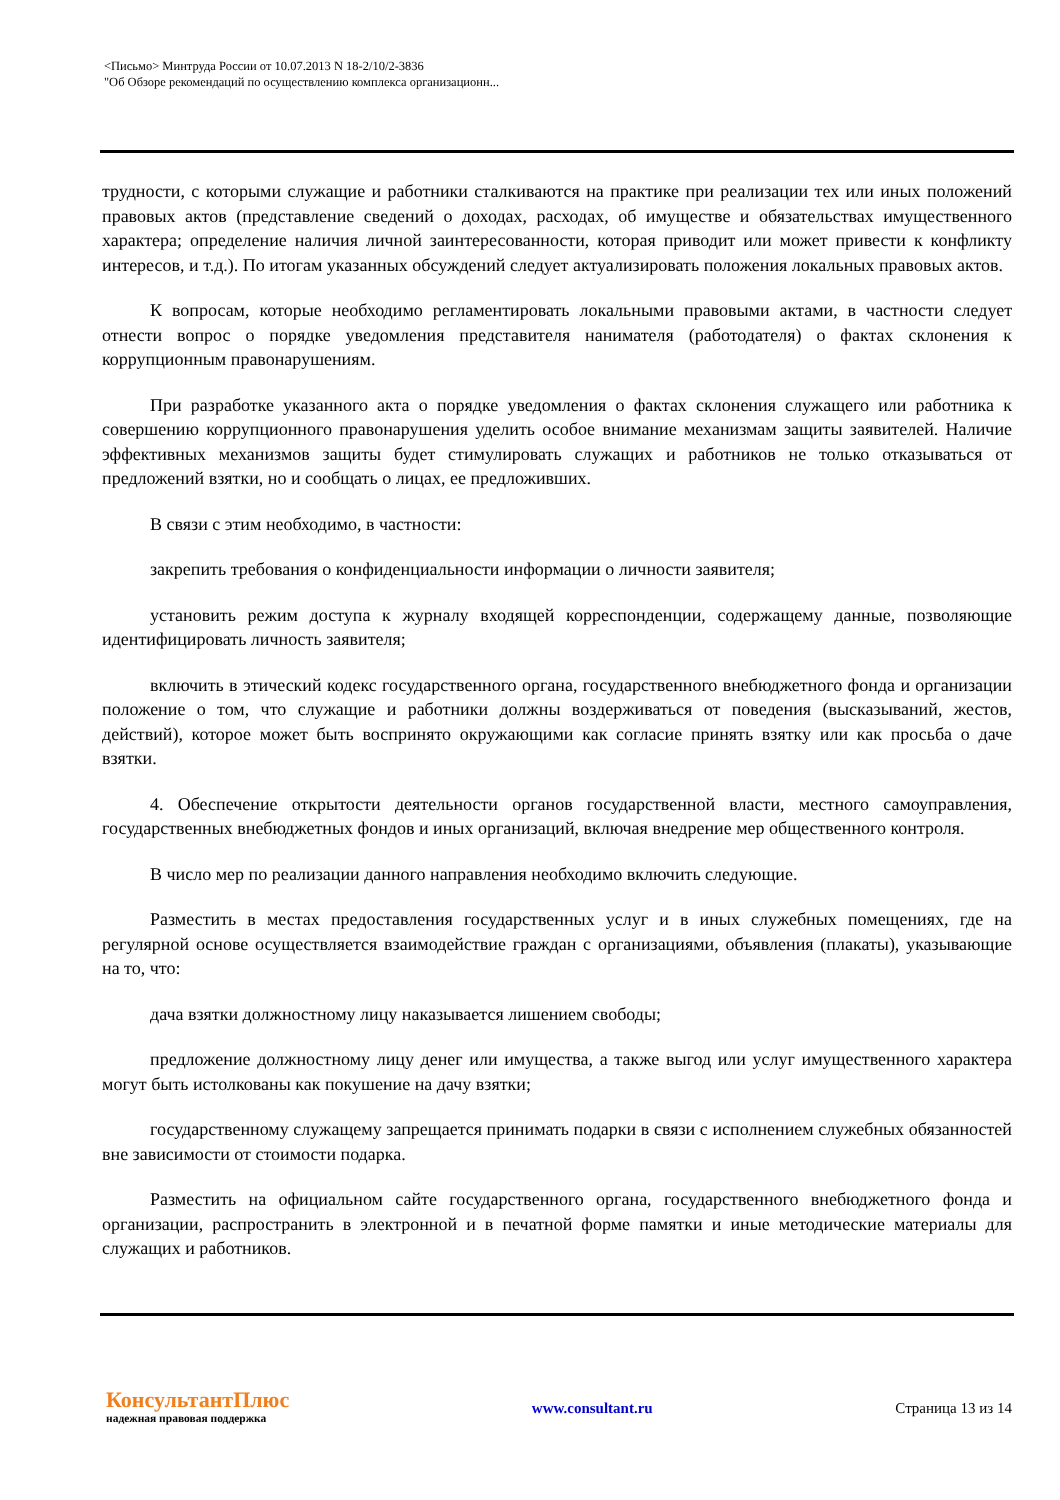<Письмо> Минтруда России от 10.07.2013 N 18-2/10/2-3836
"Об Обзоре рекомендаций по осуществлению комплекса организационн...
трудности, с которыми служащие и работники сталкиваются на практике при реализации тех или иных положений правовых актов (представление сведений о доходах, расходах, об имуществе и обязательствах имущественного характера; определение наличия личной заинтересованности, которая приводит или может привести к конфликту интересов, и т.д.). По итогам указанных обсуждений следует актуализировать положения локальных правовых актов.
К вопросам, которые необходимо регламентировать локальными правовыми актами, в частности следует отнести вопрос о порядке уведомления представителя нанимателя (работодателя) о фактах склонения к коррупционным правонарушениям.
При разработке указанного акта о порядке уведомления о фактах склонения служащего или работника к совершению коррупционного правонарушения уделить особое внимание механизмам защиты заявителей. Наличие эффективных механизмов защиты будет стимулировать служащих и работников не только отказываться от предложений взятки, но и сообщать о лицах, ее предложивших.
В связи с этим необходимо, в частности:
закрепить требования о конфиденциальности информации о личности заявителя;
установить режим доступа к журналу входящей корреспонденции, содержащему данные, позволяющие идентифицировать личность заявителя;
включить в этический кодекс государственного органа, государственного внебюджетного фонда и организации положение о том, что служащие и работники должны воздерживаться от поведения (высказываний, жестов, действий), которое может быть воспринято окружающими как согласие принять взятку или как просьба о даче взятки.
4. Обеспечение открытости деятельности органов государственной власти, местного самоуправления, государственных внебюджетных фондов и иных организаций, включая внедрение мер общественного контроля.
В число мер по реализации данного направления необходимо включить следующие.
Разместить в местах предоставления государственных услуг и в иных служебных помещениях, где на регулярной основе осуществляется взаимодействие граждан с организациями, объявления (плакаты), указывающие на то, что:
дача взятки должностному лицу наказывается лишением свободы;
предложение должностному лицу денег или имущества, а также выгод или услуг имущественного характера могут быть истолкованы как покушение на дачу взятки;
государственному служащему запрещается принимать подарки в связи с исполнением служебных обязанностей вне зависимости от стоимости подарка.
Разместить на официальном сайте государственного органа, государственного внебюджетного фонда и организации, распространить в электронной и в печатной форме памятки и иные методические материалы для служащих и работников.
КонсультантПлюс
надежная правовая поддержка
www.consultant.ru Страница 13 из 14